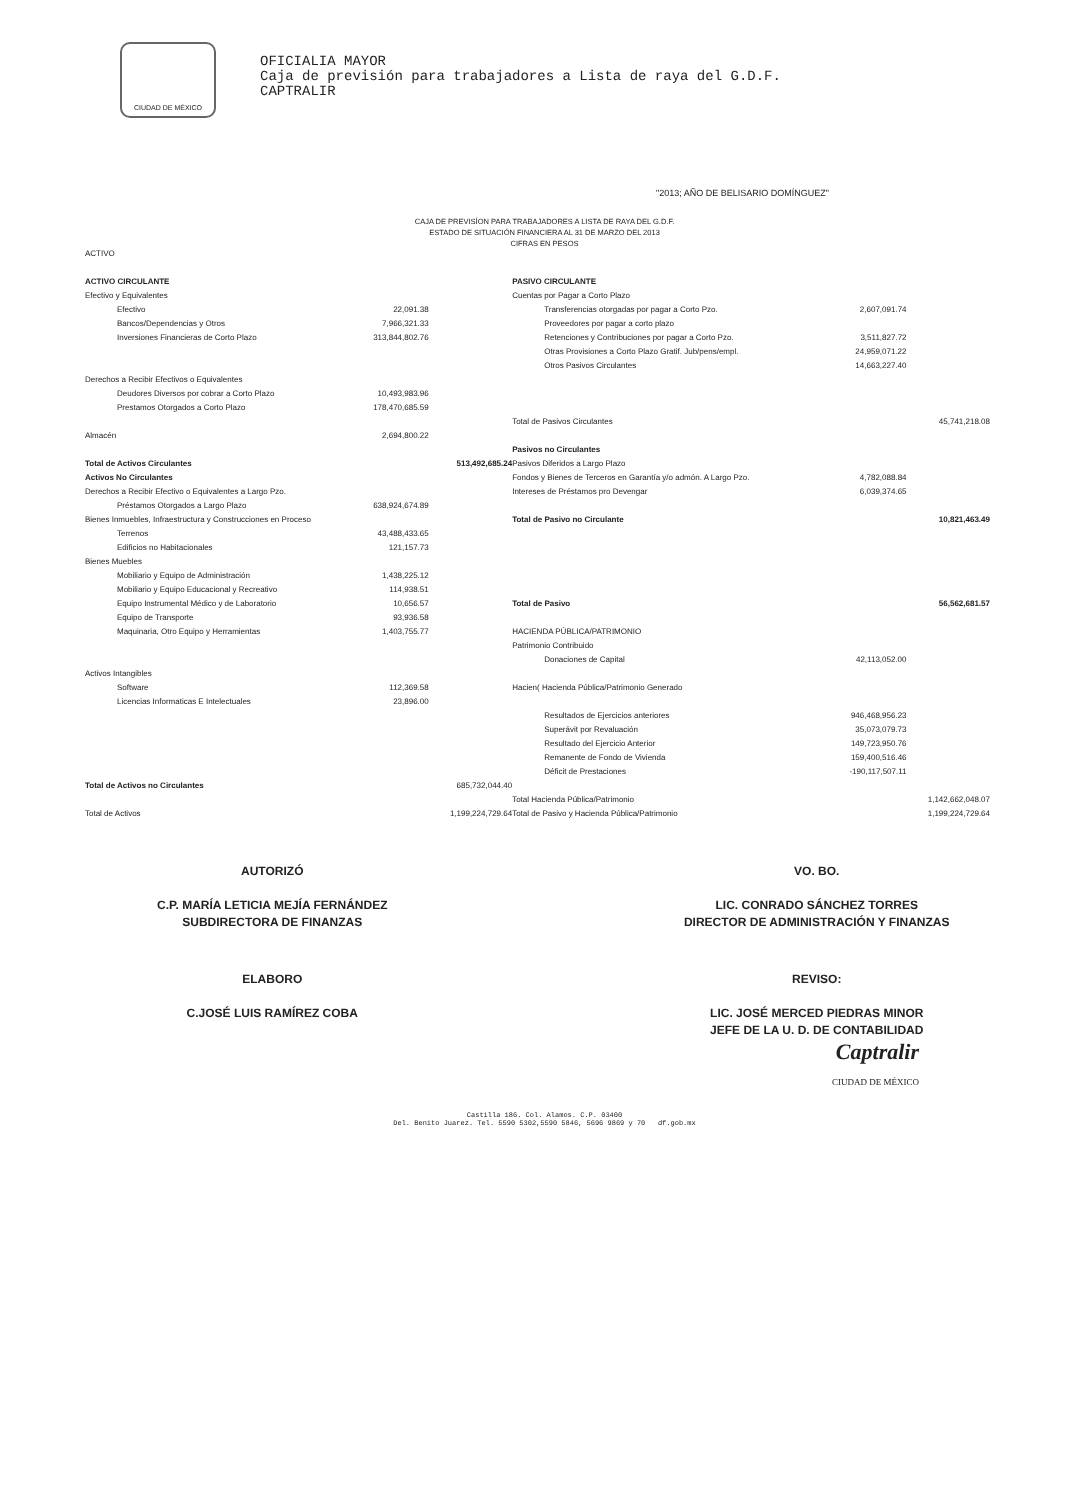CIUDAD DE MÉXICO
OFICIALIA MAYOR
Caja de previsión para trabajadores a Lista de raya del G.D.F.
CAPTRALIR
"2013; AÑO DE BELISARIO DOMÍNGUEZ"
CAJA DE PREVISÍON PARA TRABAJADORES A LISTA DE RAYA DEL G.D.F.
ESTADO DE SITUACIÓN FINANCIERA AL 31 DE MARZO DEL 2013
CIFRAS EN PESOS
| ACTIVO | | | | | |
| ACTIVO CIRCULANTE | | | PASIVO CIRCULANTE | | |
| Efectivo y Equivalentes | | | Cuentas por Pagar a Corto Plazo | | |
| Efectivo | 22,091.38 | | Transferencias otorgadas por pagar a Corto Pzo. | 2,607,091.74 | |
| Bancos/Dependencias y Otros | 7,966,321.33 | | Proveedores por pagar a corto plazo | | |
| Inversiones Financieras de Corto Plazo | 313,844,802.76 | | Retenciones y Contribuciones por pagar a Corto Pzo. | 3,511,827.72 | |
| | | | Otras Provisiones a Corto Plazo Gratif. Jub/pens/empl. | 24,959,071.22 | |
| | | | Otros Pasivos Circulantes | 14,663,227.40 | |
| Derechos a Recibir Efectivos o Equivalentes | | | | | |
| Deudores Diversos por cobrar a Corto Plazo | 10,493,983.96 | | | | |
| Prestamos Otorgados a Corto Plazo | 178,470,685.59 | | | | |
| | | | Total de Pasivos Circulantes | | 45,741,218.08 |
| Almacén | 2,694,800.22 | | | | |
| | | | Pasivos no Circulantes | | |
| Total de Activos Circulantes | | 513,492,685.24 | Pasivos Diferidos a Largo Plazo | | |
| Activos No Circulantes | | | Fondos y Bienes de Terceros en Garantía y/o admón. A Largo Pzo. | 4,782,088.84 | |
| Derechos a Recibir Efectivo o Equivalentes a Largo Pzo. | | | Intereses de Préstamos pro Devengar | 6,039,374.65 | |
| Préstamos Otorgados a Largo Plazo | 638,924,674.89 | | | | |
| Bienes Inmuebles, Infraestructura y Construcciones en Proceso | | | Total de Pasivo no Circulante | | 10,821,463.49 |
| Terrenos | 43,488,433.65 | | | | |
| Edificios no Habitacionales | 121,157.73 | | | | |
| Bienes Muebles | | | | | |
| Mobiliario y Equipo de Administración | 1,438,225.12 | | | | |
| Mobiliario y Equipo Educacional y Recreativo | 114,938.51 | | | | |
| Equipo Instrumental Médico y de Laboratorio | 10,656.57 | | Total de Pasivo | | 56,562,681.57 |
| Equipo de Transporte | 93,936.58 | | | | |
| Maquinaria, Otro Equipo y Herramientas | 1,403,755.77 | | HACIENDA PÚBLICA/PATRIMONIO | | |
| | | | Patrimonio Contribuido | | |
| | | | Donaciones de Capital | 42,113,052.00 | |
| Activos Intangibles | | | | | |
| Software | 112,369.58 | | Hacien( Hacienda Pública/Patrimonio Generado | | |
| Licencias Informaticas E Intelectuales | 23,896.00 | | | | |
| | | | Resultados de Ejercicios anteriores | 946,468,956.23 | |
| | | | Superávit por Revaluación | 35,073,079.73 | |
| | | | Resultado del Ejercicio Anterior | 149,723,950.76 | |
| | | | Remanente de Fondo de Vivienda | 159,400,516.46 | |
| | | | Déficit de Prestaciones | -190,117,507.11 | |
| Total de Activos no Circulantes | | 685,732,044.40 | | | |
| | | | Total Hacienda Pública/Patrimonio | | 1,142,662,048.07 |
| Total de Activos | | 1,199,224,729.64 | Total de Pasivo y Hacienda Pública/Patrimonio | | 1,199,224,729.64 |
AUTORIZÓ
C.P. MARÍA LETICIA MEJÍA FERNÁNDEZ
SUBDIRECTORA DE FINANZAS
VO. BO.
LIC. CONRADO SÁNCHEZ TORRES
DIRECTOR DE ADMINISTRACIÓN Y FINANZAS
ELABORO
C.JOSÉ LUIS RAMÍREZ COBA
REVISO:
LIC. JOSÉ MERCED PIEDRAS MINOR
JEFE DE LA U. D. DE CONTABILIDAD
Captralir
CIUDAD DE MÉXICO
Castilla 186. Col. Alamos. C.P. 03400
Del. Benito Juarez. Tel. 5590 5302,5590 5846, 5696 9869 y 70 df.gob.mx